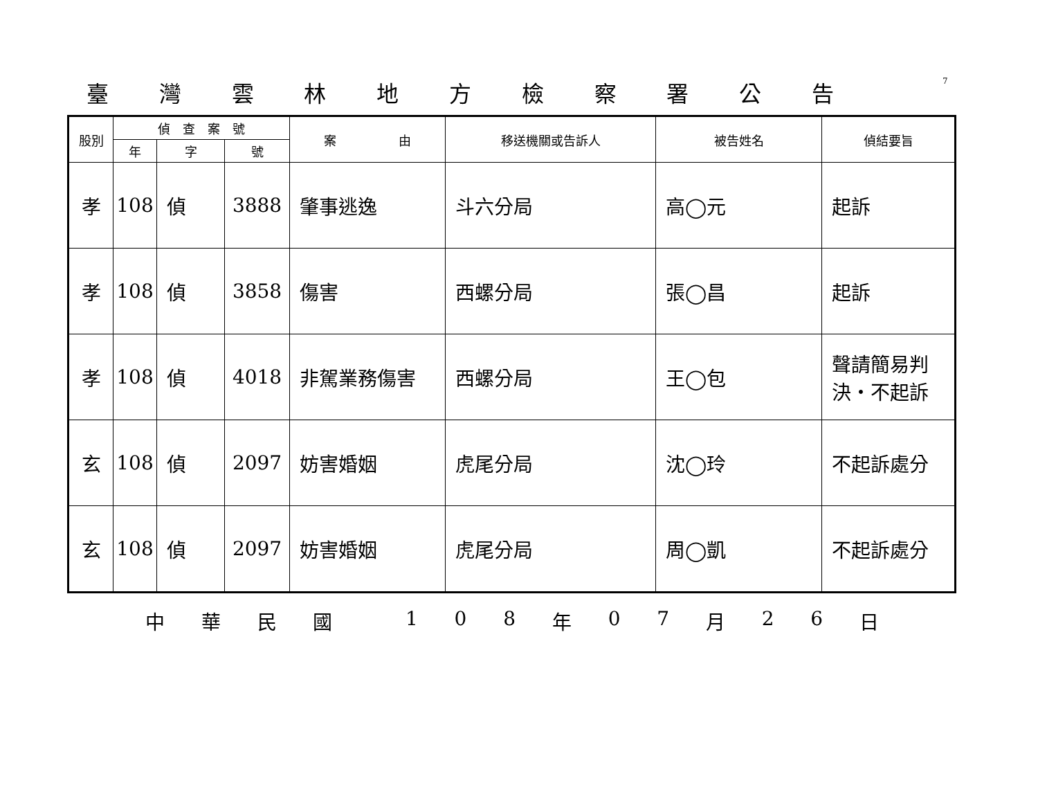臺灣雲林地方檢察署公告
7
| 股別 | 偵 查 案 號 | | | 案 由 | 移送機關或告訴人 | 被告姓名 | 偵結要旨 |
| --- | --- | --- | --- | --- | --- | --- | --- |
| | 年 | 字 | 號 | | | | |
| 孝 | 108 | 偵 | 3888 | 肇事逃逸 | 斗六分局 | 高◯元 | 起訴 |
| 孝 | 108 | 偵 | 3858 | 傷害 | 西螺分局 | 張◯昌 | 起訴 |
| 孝 | 108 | 偵 | 4018 | 非駕業務傷害 | 西螺分局 | 王◯包 | 聲請簡易判決・不起訴 |
| 玄 | 108 | 偵 | 2097 | 妨害婚姻 | 虎尾分局 | 沈◯玲 | 不起訴處分 |
| 玄 | 108 | 偵 | 2097 | 妨害婚姻 | 虎尾分局 | 周◯凱 | 不起訴處分 |
中華民國 108 年 07 月 26 日